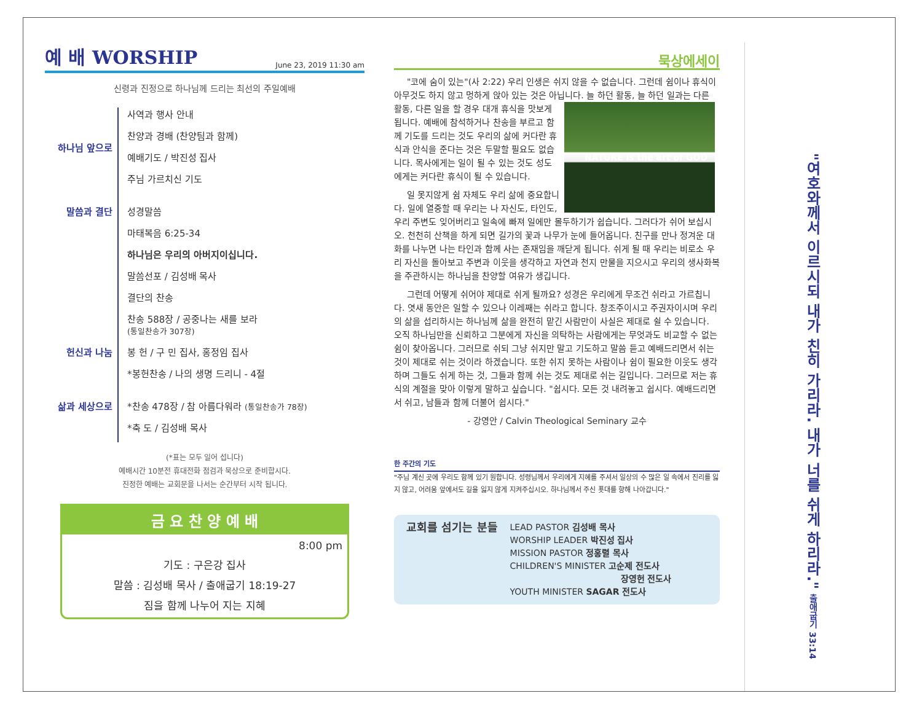예 배 WORSHIP June 23, 2019 11:30 am
신령과 진정으로 하나님께 드리는 최선의 주일예배
하나님 앞으로 사역과 행사 안내
찬양과 경배 (찬양팀과 함께)
예배기도 / 박진성 집사
주님 가르치신 기도
말씀과 결단 성경말씀
마태복음 6:25-34
하나님은 우리의 아버지이십니다.
말씀선포 / 김성배 목사
결단의 찬송
찬송 588장 / 공중나는 새를 보라
(통일찬송가 307장)
헌신과 나눔 봉 헌 / 구 민 집사, 홍정임 집사
*봉헌찬송 / 나의 생명 드리니 - 4절
삶과 세상으로 *찬송 478장 / 참 아름다워라 (통일찬송가 78장)
*축 도 / 김성배 목사
(*표는 모두 일어 섭니다)
예배시간 10분전 휴대전화 점검과 묵상으로 준비합시다.
진정한 예배는 교회문을 나서는 순간부터 시작 됩니다.
금 요 찬 양 예 배
8:00 pm
기도 : 구은강 집사
말씀 : 김성배 목사 / 출애굽기 18:19-27
짐을 함께 나누어 지는 지혜
묵상에세이
"코에 숨이 있는"(사 2:22) 우리 인생은 쉬지 않을 수 없습니다. 그런데 쉼이나 휴식이 아무것도 하지 않고 멍하게 앉아 있는 것은 아닙니다. 늘 하던
NATURE is the art of GOD
활동, 늘 하던 일과는 다른 활동, 다른 일을 할 경우 대개 휴식을 맛보게 됩니다. 예배에 참석하거나 찬송을 부르고 함께 기도를 드리는 것도 우리의 삶에 커다란 휴식과 안식을 준다는 것은 두말할 필요도 없습니다. 목사에게는 일이 될 수 있는 것도 성도에게는 커다란 휴식이 될 수 있습니다.
일 못지않게 쉼 자체도 우리 삶에 중요합니다. 일에 열중할 때 우리는 나 자신도, 타인도, 우리 주변도 잊어버리고 일속에 빠져 일에만 몰두하기가 쉽습니다. 그러다가 쉬어 보십시오. 천천히 산책을 하게 되면 길가의 꽃과 나무가 눈에 들어옵니다. 친구를 만나 정겨운 대화를 나누면 나는 타인과 함께 사는 존재임을 깨닫게 됩니다. 쉬게 될 때 우리는 비로소 우리 자신을 돌아보고 주변과 이웃을 생각하고 자연과 천지 만물을 지으시고 우리의 생사화복을 주관하시는 하나님을 찬양할 여유가 생깁니다.
그런데 어떻게 쉬어야 제대로 쉬게 될까요? 성경은 우리에게 무조건 쉬라고 가르칩니다. 엿새 동안은 일할 수 있으나 이레째는 쉬라고 합니다. 창조주이시고 주권자이시며 우리의 삶을 섭리하시는 하나님께 삶을 완전히 맡긴 사람만이 사실은 제대로 쉴 수 있습니다. 오직 하나님만을 신뢰하고 그분에게 자신을 의탁하는 사람에게는 무엇과도 비교할 수 없는 쉼이 찾아옵니다. 그러므로 쉬되 그냥 쉬지만 말고 기도하고 말씀 듣고 예배드리면서 쉬는 것이 제대로 쉬는 것이라 하겠습니다. 또한 쉬지 못하는 사람이나 쉼이 필요한 이웃도 생각하며 그들도 쉬게 하는 것, 그들과 함께 쉬는 것도 제대로 쉬는 길입니다. 그러므로 저는 휴식의 계절을 맞아 이렇게 말하고 싶습니다. "쉽시다. 모든 것 내려놓고 쉽시다. 예배드리면서 쉬고, 남들과 함께 더불어 쉽시다."
- 강영안 / Calvin Theological Seminary 교수
한 주간의 기도
"주님 계신 곳에 우리도 함께 있기 원합니다. 성령님께서 우리에게 지혜를 주셔서 일상의 수 많은 일 속에서 진리를 잃지 않고, 어려움 앞에서도 길을 잃지 않게 지켜주십시오. 하나님께서 주신 푯대를 향해 나아갑니다."
교회를 섬기는 분들
LEAD PASTOR 김성배 목사
WORSHIP LEADER 박진성 집사
MISSION PASTOR 정홍렬 목사
CHILDREN'S MINISTER 고순제 전도사
장영헌 전도사
YOUTH MINISTER SAGAR 전도사
"여호와께서 이르시되 내가 친히 가리라. 내가 너를 쉬게 하리라." 출애굽기 33:14